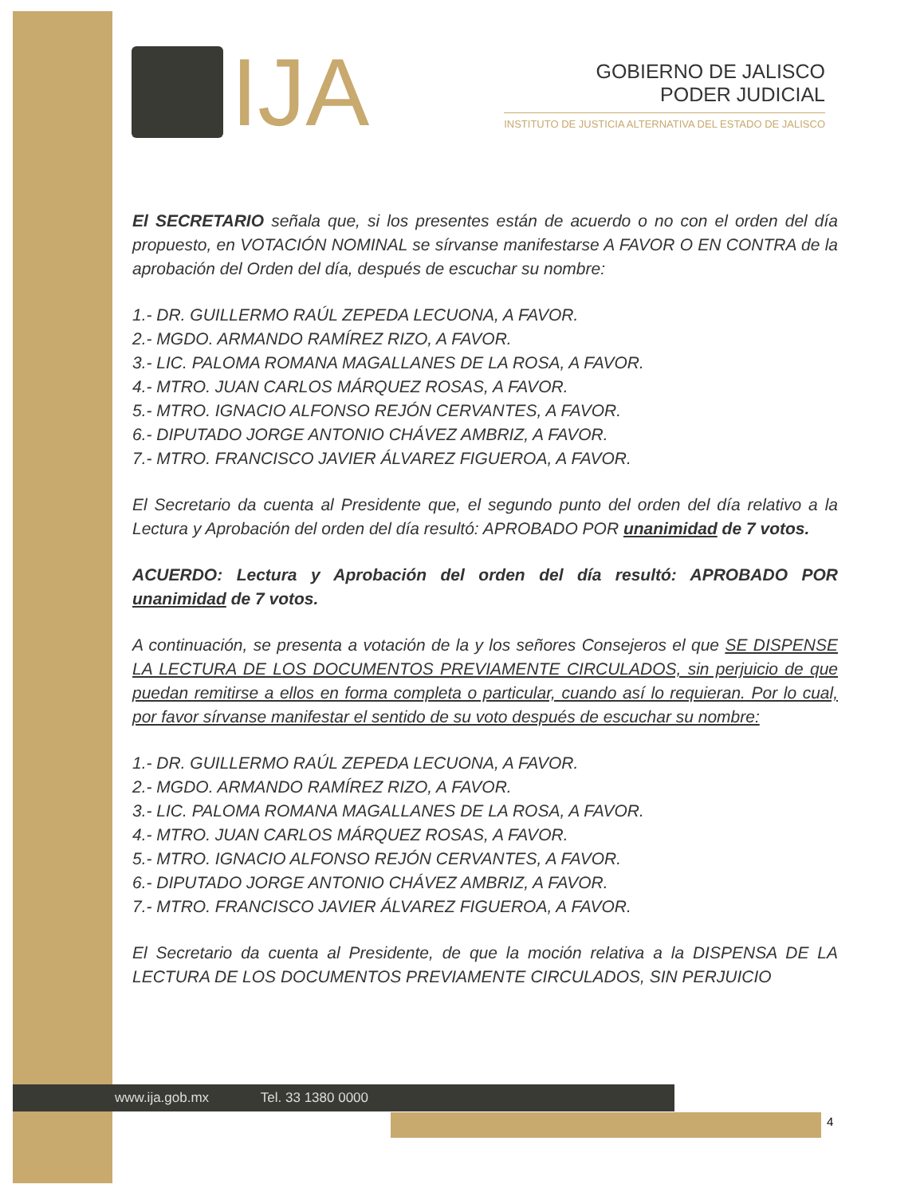IJA
GOBIERNO DE JALISCO
PODER JUDICIAL
INSTITUTO DE JUSTICIA ALTERNATIVA DEL ESTADO DE JALISCO
El SECRETARIO señala que, si los presentes están de acuerdo o no con el orden del día propuesto, en VOTACIÓN NOMINAL se sírvanse manifestarse A FAVOR O EN CONTRA de la aprobación del Orden del día, después de escuchar su nombre:
1.- DR. GUILLERMO RAÚL ZEPEDA LECUONA, A FAVOR.
2.- MGDO. ARMANDO RAMÍREZ RIZO, A FAVOR.
3.- LIC. PALOMA ROMANA MAGALLANES DE LA ROSA, A FAVOR.
4.- MTRO. JUAN CARLOS MÁRQUEZ ROSAS, A FAVOR.
5.- MTRO. IGNACIO ALFONSO REJÓN CERVANTES, A FAVOR.
6.- DIPUTADO JORGE ANTONIO CHÁVEZ AMBRIZ, A FAVOR.
7.- MTRO. FRANCISCO JAVIER ÁLVAREZ FIGUEROA, A FAVOR.
El Secretario da cuenta al Presidente que, el segundo punto del orden del día relativo a la Lectura y Aprobación del orden del día resultó: APROBADO POR unanimidad de 7 votos.
ACUERDO: Lectura y Aprobación del orden del día resultó: APROBADO POR unanimidad de 7 votos.
A continuación, se presenta a votación de la y los señores Consejeros el que SE DISPENSE LA LECTURA DE LOS DOCUMENTOS PREVIAMENTE CIRCULADOS, sin perjuicio de que puedan remitirse a ellos en forma completa o particular, cuando así lo requieran. Por lo cual, por favor sírvanse manifestar el sentido de su voto después de escuchar su nombre:
1.- DR. GUILLERMO RAÚL ZEPEDA LECUONA, A FAVOR.
2.- MGDO. ARMANDO RAMÍREZ RIZO, A FAVOR.
3.- LIC. PALOMA ROMANA MAGALLANES DE LA ROSA, A FAVOR.
4.- MTRO. JUAN CARLOS MÁRQUEZ ROSAS, A FAVOR.
5.- MTRO. IGNACIO ALFONSO REJÓN CERVANTES, A FAVOR.
6.- DIPUTADO JORGE ANTONIO CHÁVEZ AMBRIZ, A FAVOR.
7.- MTRO. FRANCISCO JAVIER ÁLVAREZ FIGUEROA, A FAVOR.
El Secretario da cuenta al Presidente, de que la moción relativa a la DISPENSA DE LA LECTURA DE LOS DOCUMENTOS PREVIAMENTE CIRCULADOS, SIN PERJUICIO
www.ija.gob.mx Tel. 33 1380 0000
4